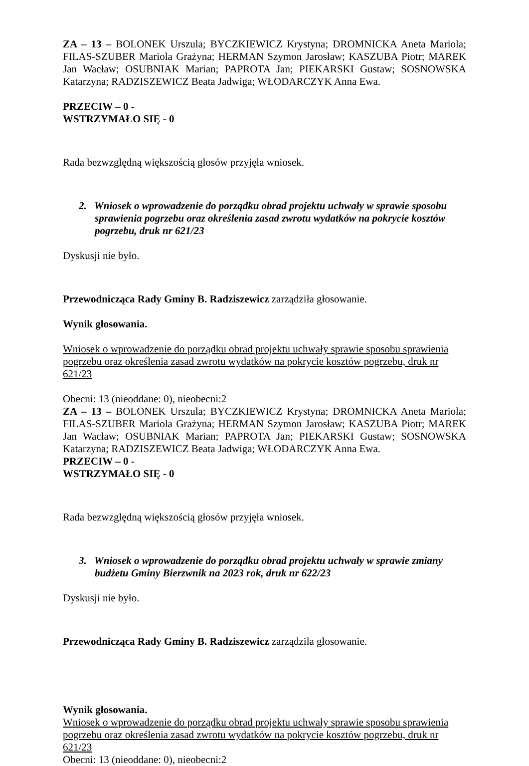ZA – 13 – BOLONEK Urszula; BYCZKIEWICZ Krystyna; DROMNICKA Aneta Mariola; FILAS-SZUBER Mariola Grażyna; HERMAN Szymon Jarosław; KASZUBA Piotr; MAREK Jan Wacław; OSUBNIAK Marian; PAPROTA Jan; PIEKARSKI Gustaw; SOSNOWSKA Katarzyna; RADZISZEWICZ Beata Jadwiga; WŁODARCZYK Anna Ewa.
PRZECIW – 0 -
WSTRZYMAŁO SIĘ - 0
Rada bezwzględną większością głosów przyjęła wniosek.
2. Wniosek o wprowadzenie do porządku obrad projektu uchwały w sprawie sposobu sprawienia pogrzebu oraz określenia zasad zwrotu wydatków na pokrycie kosztów pogrzebu, druk nr 621/23
Dyskusji nie było.
Przewodnicząca Rady Gminy B. Radziszewicz zarządziła głosowanie.
Wynik głosowania.
Wniosek o wprowadzenie do porządku obrad projektu uchwały sprawie sposobu sprawienia pogrzebu oraz określenia zasad zwrotu wydatków na pokrycie kosztów pogrzebu, druk nr 621/23
Obecni: 13 (nieoddane: 0), nieobecni:2
ZA – 13 – BOLONEK Urszula; BYCZKIEWICZ Krystyna; DROMNICKA Aneta Mariola; FILAS-SZUBER Mariola Grażyna; HERMAN Szymon Jarosław; KASZUBA Piotr; MAREK Jan Wacław; OSUBNIAK Marian; PAPROTA Jan; PIEKARSKI Gustaw; SOSNOWSKA Katarzyna; RADZISZEWICZ Beata Jadwiga; WŁODARCZYK Anna Ewa.
PRZECIW – 0 -
WSTRZYMAŁO SIĘ - 0
Rada bezwzględną większością głosów przyjęła wniosek.
3. Wniosek o wprowadzenie do porządku obrad projektu uchwały w sprawie zmiany budżetu Gminy Bierzwnik na 2023 rok, druk nr 622/23
Dyskusji nie było.
Przewodnicząca Rady Gminy B. Radziszewicz zarządziła głosowanie.
Wynik głosowania.
Wniosek o wprowadzenie do porządku obrad projektu uchwały sprawie sposobu sprawienia pogrzebu oraz określenia zasad zwrotu wydatków na pokrycie kosztów pogrzebu, druk nr 621/23
Obecni: 13 (nieoddane: 0), nieobecni:2